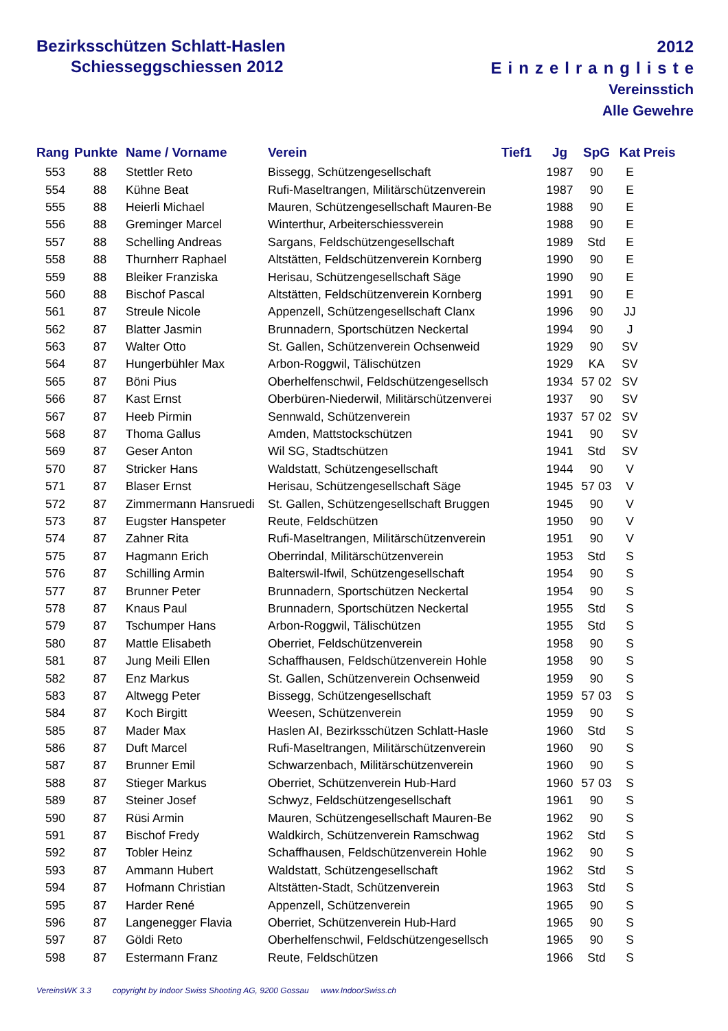Bezirksschützen Schlatt-Haslen
Schiesseggschiessen 2012
2012
Einzelrangliste
Vereinsstich
Alle Gewehre
| Rang | Punkte | Name / Vorname | Verein | Tief1 | Jg | SpG | Kat | Preis |
| --- | --- | --- | --- | --- | --- | --- | --- | --- |
| 553 | 88 | Stettler Reto | Bissegg, Schützengesellschaft | | 1987 | 90 | E | |
| 554 | 88 | Kühne Beat | Rufi-Maseltrangen, Militärschützenverein | | 1987 | 90 | E | |
| 555 | 88 | Heierli Michael | Mauren, Schützengesellschaft Mauren-Be | | 1988 | 90 | E | |
| 556 | 88 | Greminger Marcel | Winterthur, Arbeiterschiessverein | | 1988 | 90 | E | |
| 557 | 88 | Schelling Andreas | Sargans, Feldschützengesellschaft | | 1989 | Std | E | |
| 558 | 88 | Thurnherr Raphael | Altstätten, Feldschützenverein Kornberg | | 1990 | 90 | E | |
| 559 | 88 | Bleiker Franziska | Herisau, Schützengesellschaft Säge | | 1990 | 90 | E | |
| 560 | 88 | Bischof Pascal | Altstätten, Feldschützenverein Kornberg | | 1991 | 90 | E | |
| 561 | 87 | Streule Nicole | Appenzell, Schützengesellschaft Clanx | | 1996 | 90 | JJ | |
| 562 | 87 | Blatter Jasmin | Brunnadern, Sportschützen Neckertal | | 1994 | 90 | J | |
| 563 | 87 | Walter Otto | St. Gallen, Schützenverein Ochsenweid | | 1929 | 90 | SV | |
| 564 | 87 | Hungerbühler Max | Arbon-Roggwil, Tälischützen | | 1929 | KA | SV | |
| 565 | 87 | Böni Pius | Oberhelfenschwil, Feldschützengesellsch | | 1934 | 57 02 | SV | |
| 566 | 87 | Kast Ernst | Oberbüren-Niederwil, Militärschützenverei | | 1937 | 90 | SV | |
| 567 | 87 | Heeb Pirmin | Sennwald, Schützenverein | | 1937 | 57 02 | SV | |
| 568 | 87 | Thoma Gallus | Amden, Mattstockschützen | | 1941 | 90 | SV | |
| 569 | 87 | Geser Anton | Wil SG, Stadtschützen | | 1941 | Std | SV | |
| 570 | 87 | Stricker Hans | Waldstatt, Schützengesellschaft | | 1944 | 90 | V | |
| 571 | 87 | Blaser Ernst | Herisau, Schützengesellschaft Säge | | 1945 | 57 03 | V | |
| 572 | 87 | Zimmermann Hansruedi | St. Gallen, Schützengesellschaft Bruggen | | 1945 | 90 | V | |
| 573 | 87 | Eugster Hanspeter | Reute, Feldschützen | | 1950 | 90 | V | |
| 574 | 87 | Zahner Rita | Rufi-Maseltrangen, Militärschützenverein | | 1951 | 90 | V | |
| 575 | 87 | Hagmann Erich | Oberrindal, Militärschützenverein | | 1953 | Std | S | |
| 576 | 87 | Schilling Armin | Balterswil-Ifwil, Schützengesellschaft | | 1954 | 90 | S | |
| 577 | 87 | Brunner Peter | Brunnadern, Sportschützen Neckertal | | 1954 | 90 | S | |
| 578 | 87 | Knaus Paul | Brunnadern, Sportschützen Neckertal | | 1955 | Std | S | |
| 579 | 87 | Tschumper Hans | Arbon-Roggwil, Tälischützen | | 1955 | Std | S | |
| 580 | 87 | Mattle Elisabeth | Oberriet, Feldschützenverein | | 1958 | 90 | S | |
| 581 | 87 | Jung Meili Ellen | Schaffhausen, Feldschützenverein Hohle | | 1958 | 90 | S | |
| 582 | 87 | Enz Markus | St. Gallen, Schützenverein Ochsenweid | | 1959 | 90 | S | |
| 583 | 87 | Altwegg Peter | Bissegg, Schützengesellschaft | | 1959 | 57 03 | S | |
| 584 | 87 | Koch Birgitt | Weesen, Schützenverein | | 1959 | 90 | S | |
| 585 | 87 | Mader Max | Haslen AI, Bezirksschützen Schlatt-Hasle | | 1960 | Std | S | |
| 586 | 87 | Duft Marcel | Rufi-Maseltrangen, Militärschützenverein | | 1960 | 90 | S | |
| 587 | 87 | Brunner Emil | Schwarzenbach, Militärschützenverein | | 1960 | 90 | S | |
| 588 | 87 | Stieger Markus | Oberriet, Schützenverein Hub-Hard | | 1960 | 57 03 | S | |
| 589 | 87 | Steiner Josef | Schwyz, Feldschützengesellschaft | | 1961 | 90 | S | |
| 590 | 87 | Rüsi Armin | Mauren, Schützengesellschaft Mauren-Be | | 1962 | 90 | S | |
| 591 | 87 | Bischof Fredy | Waldkirch, Schützenverein Ramschwag | | 1962 | Std | S | |
| 592 | 87 | Tobler Heinz | Schaffhausen, Feldschützenverein Hohle | | 1962 | 90 | S | |
| 593 | 87 | Ammann Hubert | Waldstatt, Schützengesellschaft | | 1962 | Std | S | |
| 594 | 87 | Hofmann Christian | Altstätten-Stadt, Schützenverein | | 1963 | Std | S | |
| 595 | 87 | Harder René | Appenzell, Schützenverein | | 1965 | 90 | S | |
| 596 | 87 | Langenegger Flavia | Oberriet, Schützenverein Hub-Hard | | 1965 | 90 | S | |
| 597 | 87 | Göldi Reto | Oberhelfenschwil, Feldschützengesellsch | | 1965 | 90 | S | |
| 598 | 87 | Estermann Franz | Reute, Feldschützen | | 1966 | Std | S | |
VereinsWK 3.3 copyright by Indoor Swiss Shooting AG, 9200 Gossau www.IndoorSwiss.ch